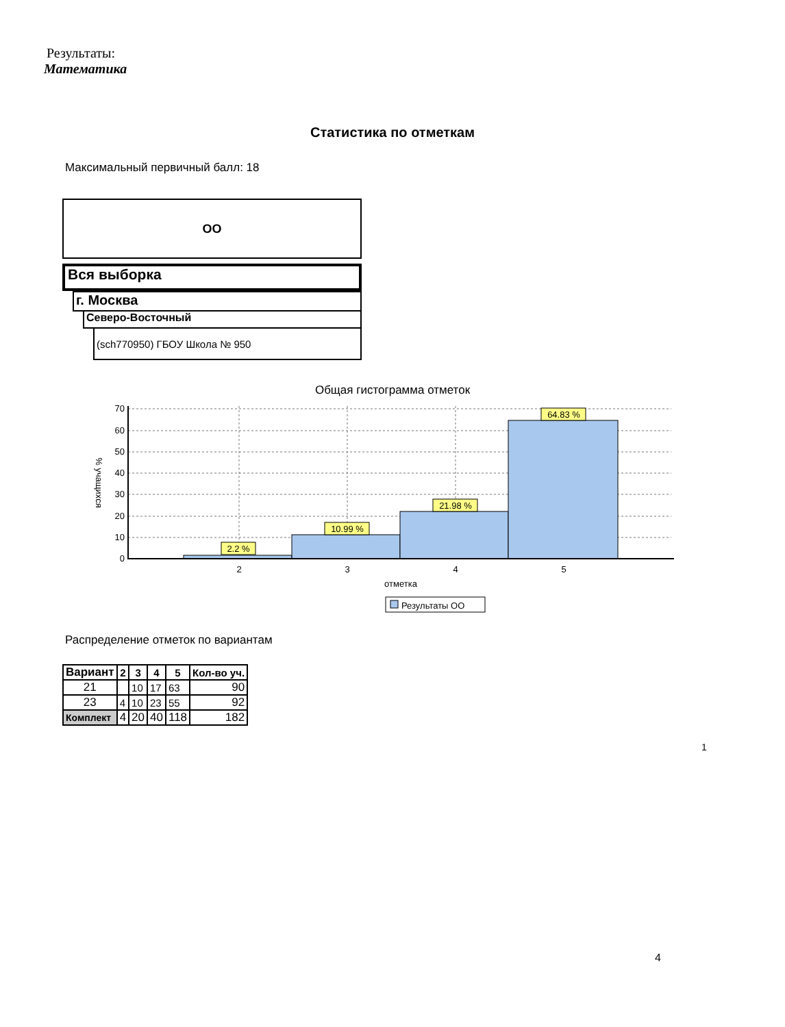Результаты:
Математика
Статистика по отметкам
Максимальный первичный балл: 18
ОО
Вся выборка
г. Москва
Северо-Восточный
(sch770950) ГБОУ Школа № 950
Общая гистограмма отметок
70
60
50
40
30
20
10
0
2.2 %
10.99 %
21.98 %
64.83 %
2
3
4
5
отметка
% учащихся
Результаты ОО
Распределение отметок по вариантам
| Вариант | 2 | 3 | 4 | 5 | Кол-во уч. |
| --- | --- | --- | --- | --- | --- |
| 21 | | 10 | 17 | 63 | 90 |
| 23 | 4 | 10 | 23 | 55 | 92 |
| Комплект | 4 | 20 | 40 | 118 | 182 |
1
4